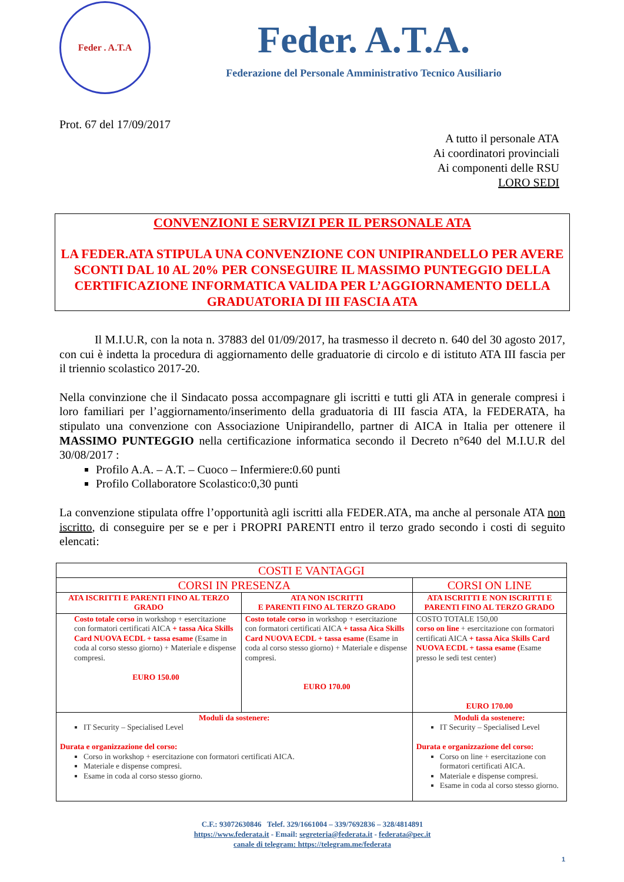Feder . A.T.A
Feder. A.T.A.
Federazione del Personale Amministrativo Tecnico Ausiliario
Prot. 67 del 17/09/2017
A tutto il personale ATA
Ai coordinatori provinciali
Ai componenti delle RSU
LORO SEDI
CONVENZIONI E SERVIZI PER IL PERSONALE ATA
LA FEDER.ATA STIPULA UNA CONVENZIONE CON UNIPIRANDELLO PER AVERE SCONTI DAL 10 AL 20% PER CONSEGUIRE IL MASSIMO PUNTEGGIO DELLA CERTIFICAZIONE INFORMATICA VALIDA PER L’AGGIORNAMENTO DELLA GRADUATORIA DI III FASCIA ATA
Il M.I.U.R, con la nota n. 37883 del 01/09/2017, ha trasmesso il decreto n. 640 del 30 agosto 2017, con cui è indetta la procedura di aggiornamento delle graduatorie di circolo e di istituto ATA III fascia per il triennio scolastico 2017-20.
Nella convinzione che il Sindacato possa accompagnare gli iscritti e tutti gli ATA in generale compresi i loro familiari per l’aggiornamento/inserimento della graduatoria di III fascia ATA, la FEDERATA, ha stipulato una convenzione con Associazione Unipirandello, partner di AICA in Italia per ottenere il MASSIMO PUNTEGGIO nella certificazione informatica secondo il Decreto n°640 del M.I.U.R del 30/08/2017 :
Profilo A.A. – A.T. – Cuoco – Infermiere:0.60 punti
Profilo Collaboratore Scolastico:0,30 punti
La convenzione stipulata offre l’opportunità agli iscritti alla FEDER.ATA, ma anche al personale ATA non iscritto, di conseguire per se e per i PROPRI PARENTI entro il terzo grado secondo i costi di seguito elencati:
| COSTI E VANTAGGI | | |
| CORSI IN PRESENZA | | CORSI ON LINE |
| ATA ISCRITTI E PARENTI FINO AL TERZO GRADO | ATA NON ISCRITTI E PARENTI FINO AL TERZO GRADO | ATA ISCRITTI E NON ISCRITTI E PARENTI FINO AL TERZO GRADO |
| Costo totale corso in workshop + esercitazione con formatori certificati AICA + tassa Aica Skills Card NUOVA ECDL + tassa esame (Esame in coda al corso stesso giorno) + Materiale e dispense compresi. EURO 150.00 | Costo totale corso in workshop + esercitazione con formatori certificati AICA + tassa Aica Skills Card NUOVA ECDL + tassa esame (Esame in coda al corso stesso giorno) + Materiale e dispense compresi. EURO 170.00 | COSTO TOTALE 150,00 corso on line + esercitazione con formatori certificati AICA + tassa Aica Skills Card NUOVA ECDL + tassa esame ( Esame presso le sedi test center) EURO 170.00 |
| Moduli da sostenere: IT Security – Specialised Level Durata e organizzazione del corso: Corso in workshop + esercitazione con formatori certificati AICA. Materiale e dispense compresi. Esame in coda al corso stesso giorno. | | Moduli da sostenere: IT Security – Specialised Level Durata e organizzazione del corso: Corso on line + esercitazione con formatori certificati AICA. Materiale e dispense compresi. Esame in coda al corso stesso giorno. |
C.F.: 93072630846 Telef. 329/1661004 – 339/7692836 – 328/4814891
https://www.federata.it - Email: segreteria@federata.it - federata@pec.it
canale di telegram: https://telegram.me/federata
1